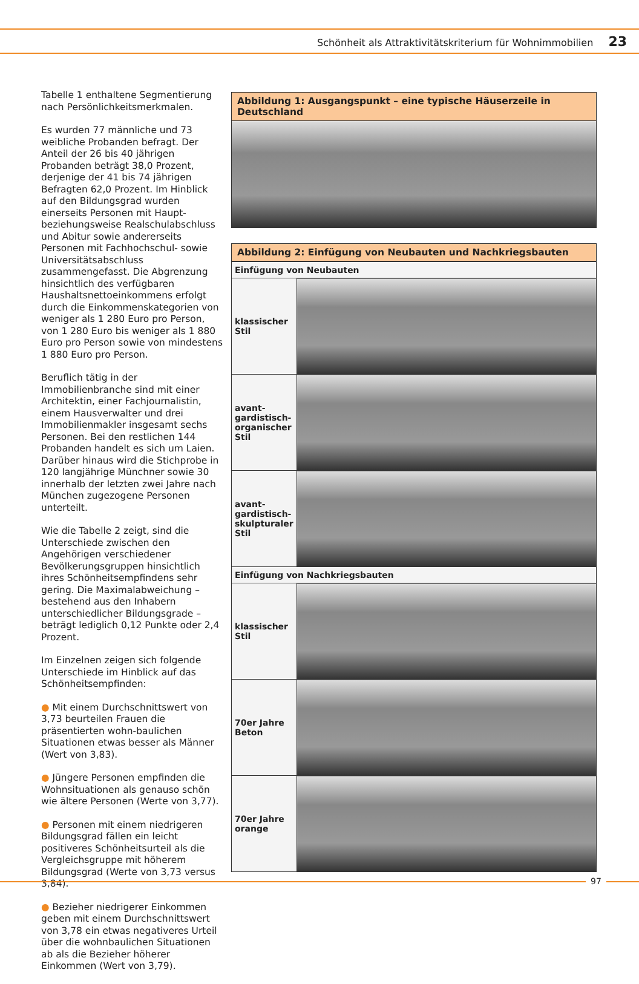Schönheit als Attraktivitätskriterium für Wohnimmobilien 23
Tabelle 1 enthaltene Segmentierung nach Persönlichkeitsmerkmalen.
Es wurden 77 männliche und 73 weibliche Probanden befragt. Der Anteil der 26 bis 40 jährigen Probanden beträgt 38,0 Prozent, derjenige der 41 bis 74 jährigen Befragten 62,0 Prozent. Im Hinblick auf den Bildungsgrad wurden einerseits Personen mit Haupt- beziehungsweise Realschulabschluss und Abitur sowie andererseits Personen mit Fachhochschul- sowie Universitätsabschluss zusammengefasst. Die Abgrenzung hinsichtlich des verfügbaren Haushaltsnettoeinkommens erfolgt durch die Einkommenskategorien von weniger als 1 280 Euro pro Person, von 1 280 Euro bis weniger als 1 880 Euro pro Person sowie von mindestens 1 880 Euro pro Person.
Beruflich tätig in der Immobilienbranche sind mit einer Architektin, einer Fachjournalistin, einem Hausverwalter und drei Immobilienmakler insgesamt sechs Personen. Bei den restlichen 144 Probanden handelt es sich um Laien. Darüber hinaus wird die Stichprobe in 120 langjährige Münchner sowie 30 innerhalb der letzten zwei Jahre nach München zugezogene Personen unterteilt.
Wie die Tabelle 2 zeigt, sind die Unterschiede zwischen den Angehörigen verschiedener Bevölkerungsgruppen hinsichtlich ihres Schönheitsempfindens sehr gering. Die Maximalabweichung – bestehend aus den Inhabern unterschiedlicher Bildungsgrade – beträgt lediglich 0,12 Punkte oder 2,4 Prozent.
Im Einzelnen zeigen sich folgende Unterschiede im Hinblick auf das Schönheitsempfinden:
● Mit einem Durchschnittswert von 3,73 beurteilen Frauen die präsentierten wohn-baulichen Situationen etwas besser als Männer (Wert von 3,83).
● Jüngere Personen empfinden die Wohnsituationen als genauso schön wie ältere Personen (Werte von 3,77).
● Personen mit einem niedrigeren Bildungsgrad fällen ein leicht positiveres Schönheitsurteil als die Vergleichsgruppe mit höherem Bildungsgrad (Werte von 3,73 versus 3,84).
● Bezieher niedrigerer Einkommen geben mit einem Durchschnittswert von 3,78 ein etwas negativeres Urteil über die wohnbaulichen Situationen ab als die Bezieher höherer Einkommen (Wert von 3,79).
Abbildung 1: Ausgangspunkt – eine typische Häuserzeile in Deutschland
Abbildung 2: Einfügung von Neubauten und Nachkriegsbauten
| Einfügung von Neubauten | |
| --- | --- |
| klassischer Stil | |
| avant-gardistisch-organischer Stil | |
| avant-gardistisch-skulpturaler Stil | |
| Einfügung von Nachkriegsbauten | |
| klassischer Stil | |
| 70er Jahre Beton | |
| 70er Jahre orange | |
97